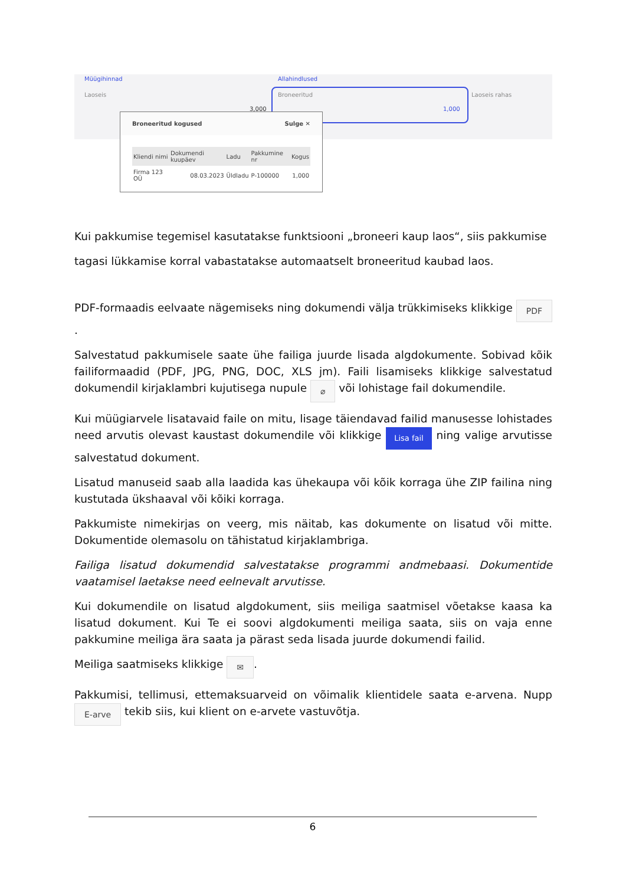Müügihinnad Allahindlused
Laoseis Broneeritud Laoseis rahas
3,000 1,000
Broneeritud kogused Sulge ✕
| Kliendi nimi | Dokumendi kuupäev | Ladu | Pakkumine nr | Kogus |
| --- | --- | --- | --- | --- |
| Firma 123 OÜ | 08.03.2023 | Üldladu | P-100000 | 1,000 |
Kui pakkumise tegemisel kasutatakse funktsiooni „broneeri kaup laos“, siis pakkumise tagasi lükkamise korral vabastatakse automaatselt broneeritud kaubad laos.
PDF-formaadis eelvaate nägemiseks ning dokumendi välja trükkimiseks klikkige PDF.
Salvestatud pakkumisele saate ühe failiga juurde lisada algdokumente. Sobivad kõik failiformaadid (PDF, JPG, PNG, DOC, XLS jm). Faili lisamiseks klikkige salvestatud dokumendil kirjaklambri kujutisega nupule ⌀ või lohistage fail dokumendile.
Kui müügiarvele lisatavaid faile on mitu, lisage täiendavad failid manusesse lohistades need arvutis olevast kaustast dokumendile või klikkige Lisa fail ning valige arvutisse salvestatud dokument.
Lisatud manuseid saab alla laadida kas ühekaupa või kõik korraga ühe ZIP failina ning kustutada ükshaaval või kõiki korraga.
Pakkumiste nimekirjas on veerg, mis näitab, kas dokumente on lisatud või mitte. Dokumentide olemasolu on tähistatud kirjaklambriga.
Failiga lisatud dokumendid salvestatakse programmi andmebaasi. Dokumentide vaatamisel laetakse need eelnevalt arvutisse.
Kui dokumendile on lisatud algdokument, siis meiliga saatmisel võetakse kaasa ka lisatud dokument. Kui Te ei soovi algdokumenti meiliga saata, siis on vaja enne pakkumine meiliga ära saata ja pärast seda lisada juurde dokumendi failid.
Meiliga saatmiseks klikkige ✉.
Pakkumisi, tellimusi, ettemaksuarveid on võimalik klientidele saata e-arvena. Nupp E-arve tekib siis, kui klient on e-arvete vastuvõtja.
6